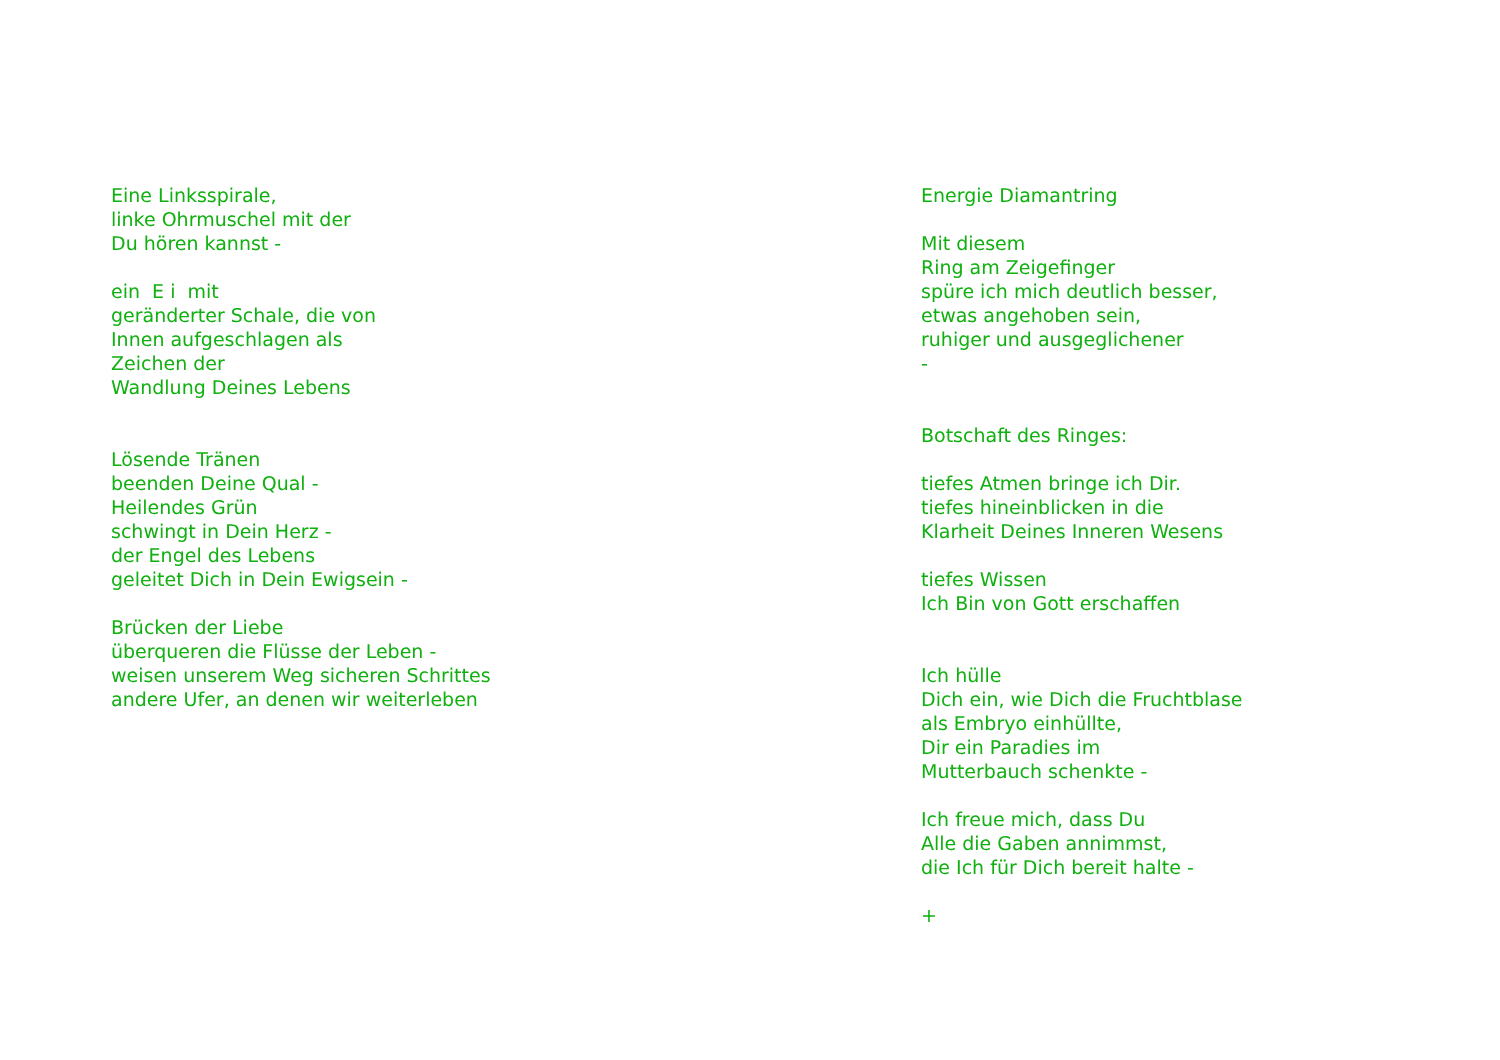Eine Linksspirale, linke Ohrmuschel mit der Du hören kannst - ein E i mit geränderter Schale, die von Innen aufgeschlagen als Zeichen der Wandlung Deines Lebens Lösende Tränen beenden Deine Qual - Heilendes Grün schwingt in Dein Herz - der Engel des Lebens geleitet Dich in Dein Ewigsein - Brücken der Liebe überqueren die Flüsse der Leben - weisen unserem Weg sicheren Schrittes andere Ufer, an denen wir weiterleben
Energie Diamantring Mit diesem Ring am Zeigefinger spüre ich mich deutlich besser, etwas angehoben sein, ruhiger und ausgeglichener - Botschaft des Ringes: tiefes Atmen bringe ich Dir. tiefes hineinblicken in die Klarheit Deines Inneren Wesens tiefes Wissen Ich Bin von Gott erschaffen Ich hülle Dich ein, wie Dich die Fruchtblase als Embryo einhüllte, Dir ein Paradies im Mutterbauch schenkte - Ich freue mich, dass Du Alle die Gaben annimmst, die Ich für Dich bereit halte - +